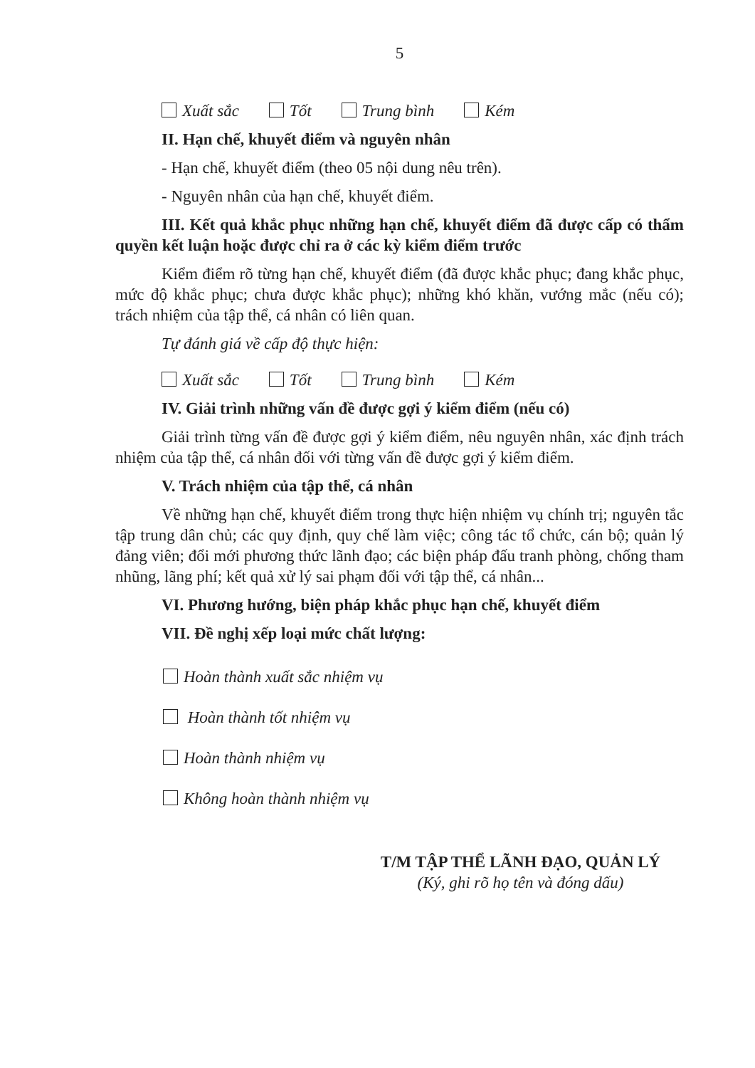5
Xuất sắc Tốt Trung bình Kém
II. Hạn chế, khuyết điểm và nguyên nhân
- Hạn chế, khuyết điểm (theo 05 nội dung nêu trên).
- Nguyên nhân của hạn chế, khuyết điểm.
III. Kết quả khắc phục những hạn chế, khuyết điểm đã được cấp có thẩm quyền kết luận hoặc được chỉ ra ở các kỳ kiểm điểm trước
Kiểm điểm rõ từng hạn chế, khuyết điểm (đã được khắc phục; đang khắc phục, mức độ khắc phục; chưa được khắc phục); những khó khăn, vướng mắc (nếu có); trách nhiệm của tập thể, cá nhân có liên quan.
Tự đánh giá về cấp độ thực hiện:
Xuất sắc Tốt Trung bình Kém
IV. Giải trình những vấn đề được gợi ý kiểm điểm (nếu có)
Giải trình từng vấn đề được gợi ý kiểm điểm, nêu nguyên nhân, xác định trách nhiệm của tập thể, cá nhân đối với từng vấn đề được gợi ý kiểm điểm.
V. Trách nhiệm của tập thể, cá nhân
Về những hạn chế, khuyết điểm trong thực hiện nhiệm vụ chính trị; nguyên tắc tập trung dân chủ; các quy định, quy chế làm việc; công tác tổ chức, cán bộ; quản lý đảng viên; đổi mới phương thức lãnh đạo; các biện pháp đấu tranh phòng, chống tham nhũng, lãng phí; kết quả xử lý sai phạm đối với tập thể, cá nhân...
VI. Phương hướng, biện pháp khắc phục hạn chế, khuyết điểm
VII. Đề nghị xếp loại mức chất lượng:
Hoàn thành xuất sắc nhiệm vụ
Hoàn thành tốt nhiệm vụ
Hoàn thành nhiệm vụ
Không hoàn thành nhiệm vụ
T/M TẬP THỂ LÃNH ĐẠO, QUẢN LÝ
(Ký, ghi rõ họ tên và đóng dấu)